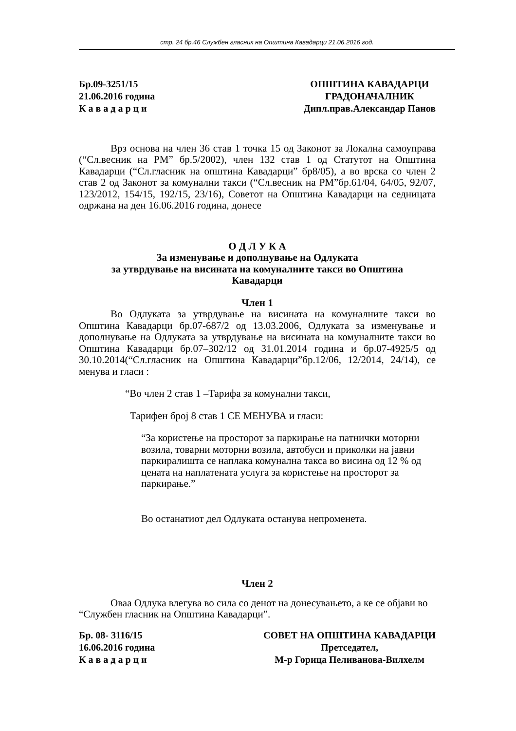стр. 24 бр.46 Службен гласник на Општина Кавадарци 21.06.2016 год.
Бр.09-3251/15
21.06.2016 година
К а в а д а р ц и
ОПШТИНА КАВАДАРЦИ
ГРАДОНАЧАЛНИК
Дипл.прав.Александар Панов
Врз основа на член 36 став 1 точка 15 од Законот за Локална самоуправа (“Сл.весник на РМ” бр.5/2002), член 132 став 1 од Статутот на Општина Кавадарци (“Сл.гласник на општина Кавадарци” бр8/05), а во врска со член 2 став 2 од Законот за комунални такси (“Сл.весник на РМ”бр.61/04, 64/05, 92/07, 123/2012, 154/15, 192/15, 23/16), Советот на Општина Кавадарци на седницата одржана на ден 16.06.2016 година, донесе
О Д Л У К А
За изменување и дополнување на Одлуката
за утврдување на висината на комуналните такси во Општина
Кавадарци
Член 1
Во Одлуката за утврдување на висината на комуналните такси во Општина Кавадарци бр.07-687/2 од 13.03.2006, Одлуката за изменување и дополнување на Одлуката за утврдување на висината на комуналните такси во Општина Кавадарци бр.07–302/12 од 31.01.2014 година и бр.07-4925/5 од 30.10.2014(“Сл.гласник на Општина Кавадарци”бр.12/06, 12/2014, 24/14), се менува и гласи :
“Во член 2 став 1 –Тарифа за комунални такси,
Тарифен број 8 став 1 СЕ МЕНУВА и гласи:
“За користење на просторот за паркирање на патнички моторни возила, товарни моторни возила, автобуси и приколки на јавни паркиралишта се наплака комунална такса во висина од 12 % од цената на наплатената услуга за користење на просторот за паркирање.”
Во останатиот дел Одлуката останува непроменета.
Член 2
Оваа Одлука влегува во сила со денот на донесувањето, а ке се објави во “Службен гласник на Општина Кавадарци”.
Бр. 08- 3116/15
16.06.2016 година
К а в а д а р ц и
СОВЕТ НА ОПШТИНА КАВАДАРЦИ
Претседател,
М-р Горица Пеливанова-Вилхелм